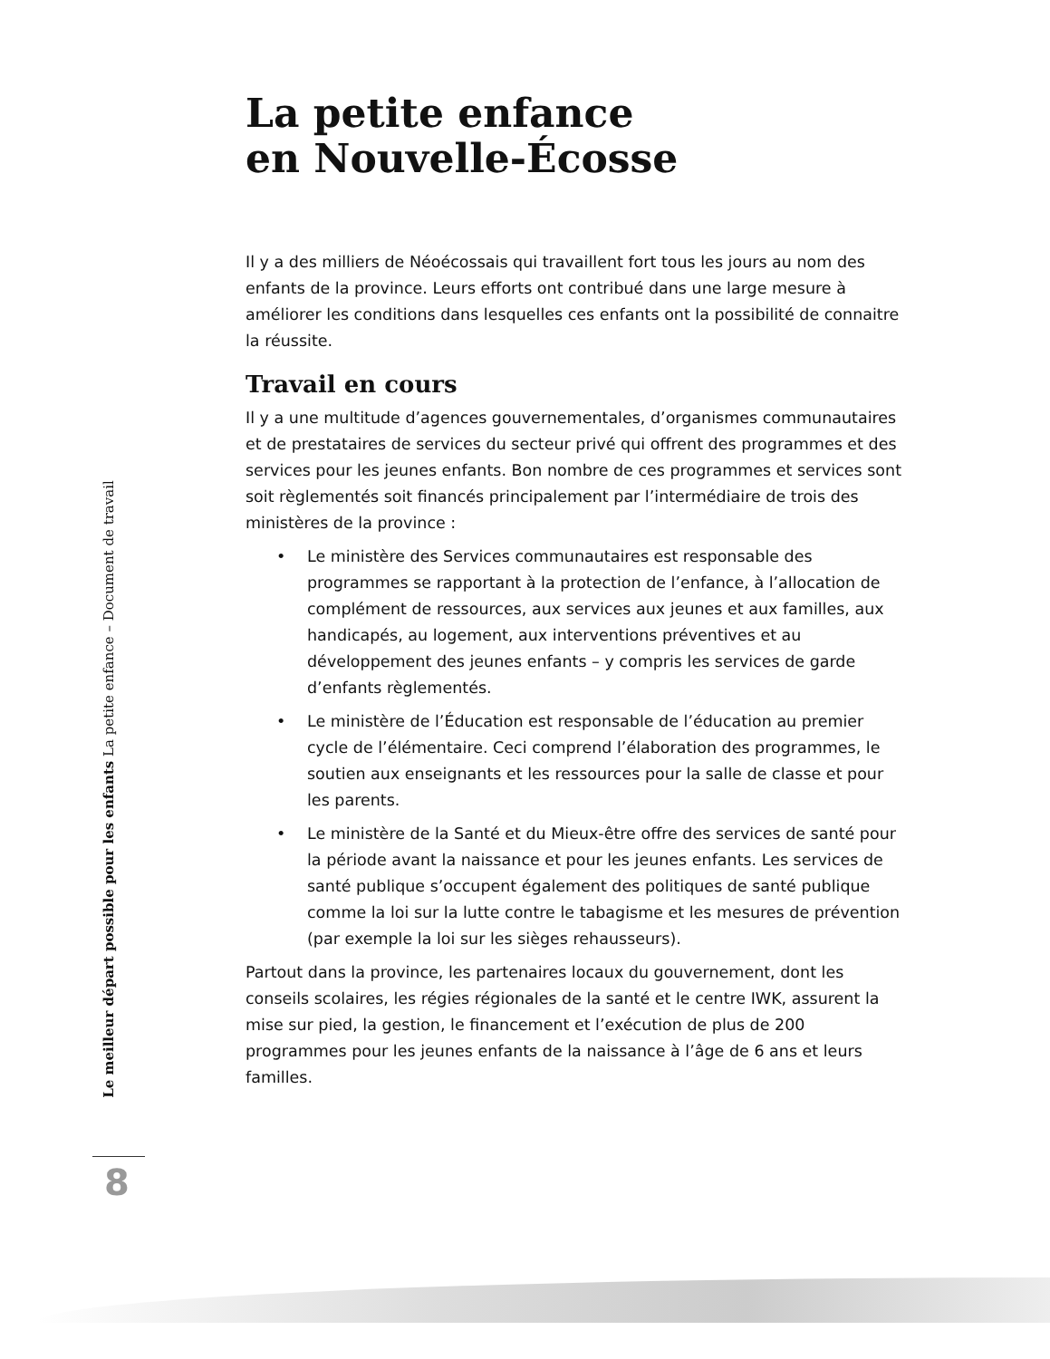La petite enfance
en Nouvelle-Écosse
Il y a des milliers de Néoécossais qui travaillent fort tous les jours au nom des enfants de la province. Leurs efforts ont contribué dans une large mesure à améliorer les conditions dans lesquelles ces enfants ont la possibilité de connaitre la réussite.
Travail en cours
Il y a une multitude d’agences gouvernementales, d’organismes communautaires et de prestataires de services du secteur privé qui offrent des programmes et des services pour les jeunes enfants. Bon nombre de ces programmes et services sont soit règlementés soit financés principalement par l’intermédiaire de trois des ministères de la province :
• Le ministère des Services communautaires est responsable des programmes se rapportant à la protection de l’enfance, à l’allocation de complément de ressources, aux services aux jeunes et aux familles, aux handicapés, au logement, aux interventions préventives et au développement des jeunes enfants – y compris les services de garde d’enfants règlementés.
• Le ministère de l’Éducation est responsable de l’éducation au premier cycle de l’élémentaire. Ceci comprend l’élaboration des programmes, le soutien aux enseignants et les ressources pour la salle de classe et pour les parents.
• Le ministère de la Santé et du Mieux-être offre des services de santé pour la période avant la naissance et pour les jeunes enfants. Les services de santé publique s’occupent également des politiques de santé publique comme la loi sur la lutte contre le tabagisme et les mesures de prévention (par exemple la loi sur les sièges rehausseurs).
Partout dans la province, les partenaires locaux du gouvernement, dont les conseils scolaires, les régies régionales de la santé et le centre IWK, assurent la mise sur pied, la gestion, le financement et l’exécution de plus de 200 programmes pour les jeunes enfants de la naissance à l’âge de 6 ans et leurs familles.
Le meilleur départ possible pour les enfants La petite enfance – Document de travail
8